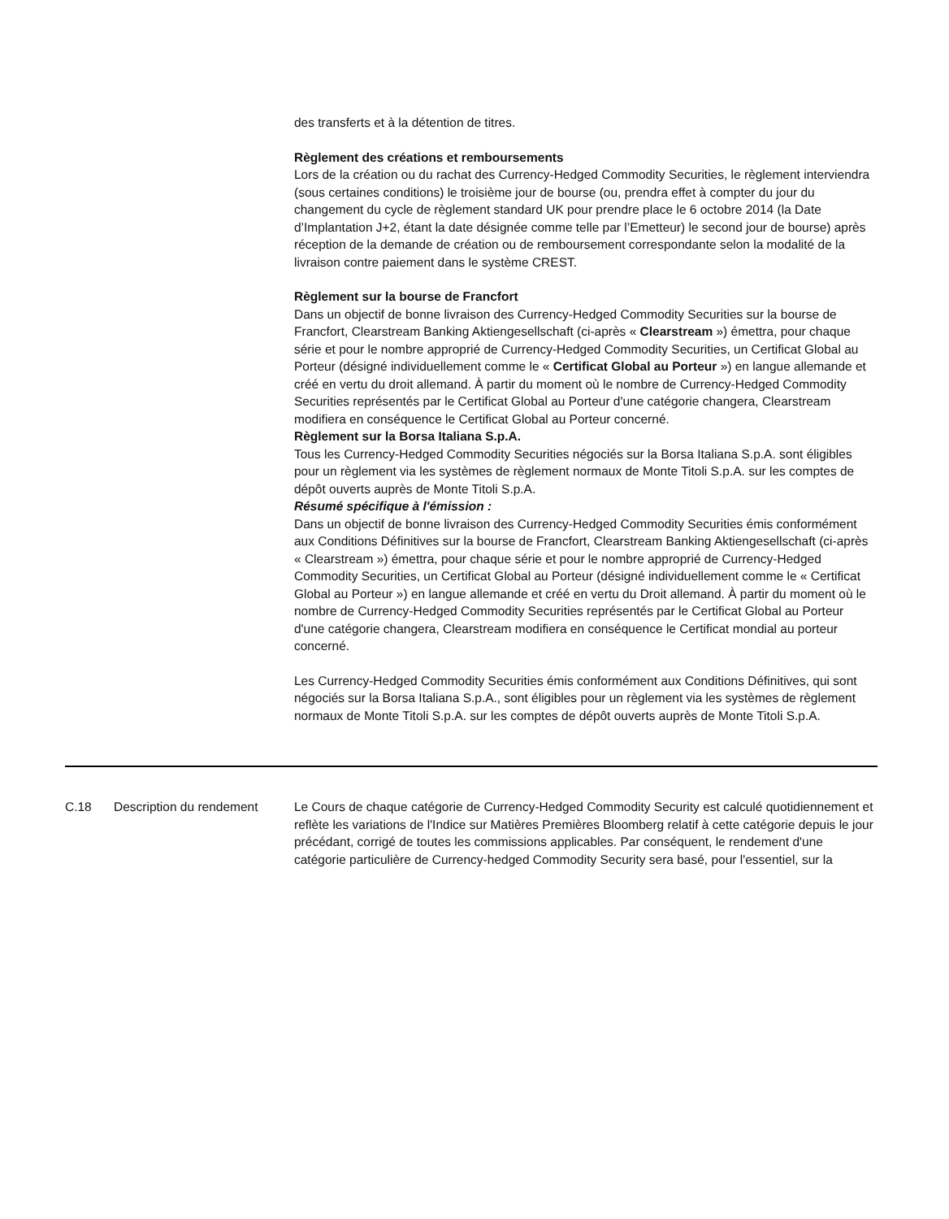| | | des transferts et à la détention de titres. Règlement des créations et remboursements Lors de la création ou du rachat des Currency-Hedged Commodity Securities, le règlement interviendra (sous certaines conditions) le troisième jour de bourse (ou, prendra effet à compter du jour du changement du cycle de règlement standard UK pour prendre place le 6 octobre 2014 (la Date d’Implantation J+2, étant la date désignée comme telle par l’Emetteur) le second jour de bourse) après réception de la demande de création ou de remboursement correspondante selon la modalité de la livraison contre paiement dans le système CREST. Règlement sur la bourse de Francfort Dans un objectif de bonne livraison des Currency-Hedged Commodity Securities sur la bourse de Francfort, Clearstream Banking Aktiengesellschaft (ci-après « Clearstream ») émettra, pour chaque série et pour le nombre approprié de Currency-Hedged Commodity Securities, un Certificat Global au Porteur (désigné individuellement comme le « Certificat Global au Porteur ») en langue allemande et créé en vertu du droit allemand. À partir du moment où le nombre de Currency-Hedged Commodity Securities représentés par le Certificat Global au Porteur d'une catégorie changera, Clearstream modifiera en conséquence le Certificat Global au Porteur concerné. Règlement sur la Borsa Italiana S.p.A. Tous les Currency-Hedged Commodity Securities négociés sur la Borsa Italiana S.p.A. sont éligibles pour un règlement via les systèmes de règlement normaux de Monte Titoli S.p.A. sur les comptes de dépôt ouverts auprès de Monte Titoli S.p.A. Résumé spécifique à l'émission : Dans un objectif de bonne livraison des Currency-Hedged Commodity Securities émis conformément aux Conditions Définitives sur la bourse de Francfort, Clearstream Banking Aktiengesellschaft (ci-après « Clearstream ») émettra, pour chaque série et pour le nombre approprié de Currency-Hedged Commodity Securities, un Certificat Global au Porteur (désigné individuellement comme le « Certificat Global au Porteur ») en langue allemande et créé en vertu du Droit allemand. À partir du moment où le nombre de Currency-Hedged Commodity Securities représentés par le Certificat Global au Porteur d'une catégorie changera, Clearstream modifiera en conséquence le Certificat mondial au porteur concerné. Les Currency-Hedged Commodity Securities émis conformément aux Conditions Définitives, qui sont négociés sur la Borsa Italiana S.p.A., sont éligibles pour un règlement via les systèmes de règlement normaux de Monte Titoli S.p.A. sur les comptes de dépôt ouverts auprès de Monte Titoli S.p.A. |
| C.18 | Description du rendement | Le Cours de chaque catégorie de Currency-Hedged Commodity Security est calculé quotidiennement et reflète les variations de l'Indice sur Matières Premières Bloomberg relatif à cette catégorie depuis le jour précédant, corrigé de toutes les commissions applicables. Par conséquent, le rendement d'une catégorie particulière de Currency-hedged Commodity Security sera basé, pour l'essentiel, sur la |